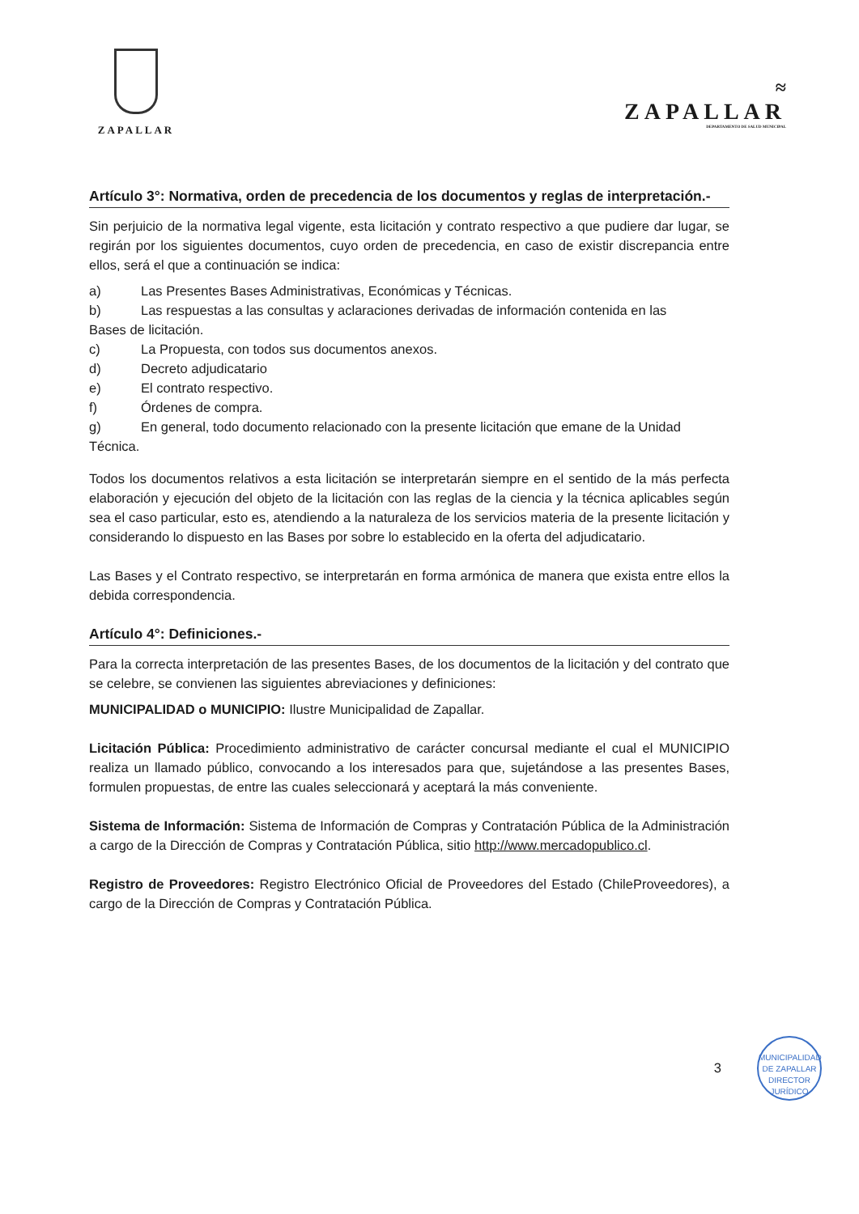ZAPALLAR
≈
ZAPALLAR
DEPARTAMENTO DE SALUD MUNICIPAL
Artículo 3°: Normativa, orden de precedencia de los documentos y reglas de interpretación.-
Sin perjuicio de la normativa legal vigente, esta licitación y contrato respectivo a que pudiere dar lugar, se regirán por los siguientes documentos, cuyo orden de precedencia, en caso de existir discrepancia entre ellos, será el que a continuación se indica:
a) Las Presentes Bases Administrativas, Económicas y Técnicas.
b) Las respuestas a las consultas y aclaraciones derivadas de información contenida en las
Bases de licitación.
c) La Propuesta, con todos sus documentos anexos.
d) Decreto adjudicatario
e) El contrato respectivo.
f) Órdenes de compra.
g) En general, todo documento relacionado con la presente licitación que emane de la Unidad
Técnica.
Todos los documentos relativos a esta licitación se interpretarán siempre en el sentido de la más perfecta elaboración y ejecución del objeto de la licitación con las reglas de la ciencia y la técnica aplicables según sea el caso particular, esto es, atendiendo a la naturaleza de los servicios materia de la presente licitación y considerando lo dispuesto en las Bases por sobre lo establecido en la oferta del adjudicatario.
Las Bases y el Contrato respectivo, se interpretarán en forma armónica de manera que exista entre ellos la debida correspondencia.
Artículo 4°: Definiciones.-
Para la correcta interpretación de las presentes Bases, de los documentos de la licitación y del contrato que se celebre, se convienen las siguientes abreviaciones y definiciones:
MUNICIPALIDAD o MUNICIPIO: Ilustre Municipalidad de Zapallar.
Licitación Pública: Procedimiento administrativo de carácter concursal mediante el cual el MUNICIPIO realiza un llamado público, convocando a los interesados para que, sujetándose a las presentes Bases, formulen propuestas, de entre las cuales seleccionará y aceptará la más conveniente.
Sistema de Información: Sistema de Información de Compras y Contratación Pública de la Administración a cargo de la Dirección de Compras y Contratación Pública, sitio http://www.mercadopublico.cl.
Registro de Proveedores: Registro Electrónico Oficial de Proveedores del Estado (ChileProveedores), a cargo de la Dirección de Compras y Contratación Pública.
3
MUNICIPALIDAD DE ZAPALLAR
DIRECTOR
JURÍDICO